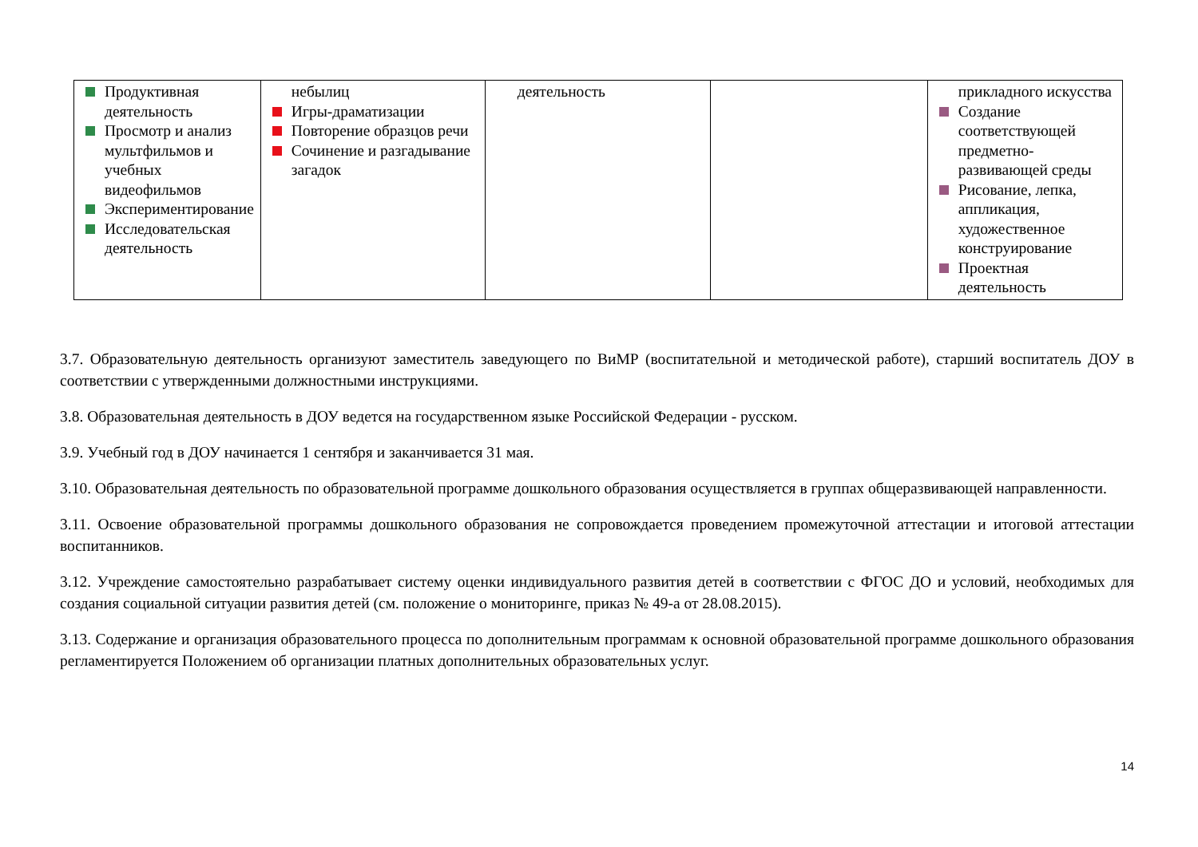| Продуктивная деятельность Просмотр и анализ мультфильмов и учебных видеофильмов Экспериментирование Исследовательская деятельность | небылиц Игры-драматизации Повторение образцов речи Сочинение и разгадывание загадок | деятельность | | прикладного искусства Создание соответствующей предметно-развивающей среды Рисование, лепка, аппликация, художественное конструирование Проектная деятельность |
3.7. Образовательную деятельность организуют заместитель заведующего по ВиМР (воспитательной и методической работе), старший воспитатель ДОУ в соответствии с утвержденными должностными инструкциями.
3.8. Образовательная деятельность в ДОУ ведется на государственном языке Российской Федерации - русском.
3.9. Учебный год в ДОУ начинается 1 сентября и заканчивается 31 мая.
3.10. Образовательная деятельность по образовательной программе дошкольного образования осуществляется в группах общеразвивающей направленности.
3.11. Освоение образовательной программы дошкольного образования не сопровождается проведением промежуточной аттестации и итоговой аттестации воспитанников.
3.12. Учреждение самостоятельно разрабатывает систему оценки индивидуального развития детей в соответствии с ФГОС ДО и условий, необходимых для создания социальной ситуации развития детей (см. положение о мониторинге, приказ № 49-а от 28.08.2015).
3.13. Содержание и организация образовательного процесса по дополнительным программам к основной образовательной программе дошкольного образования регламентируется Положением об организации платных дополнительных образовательных услуг.
14